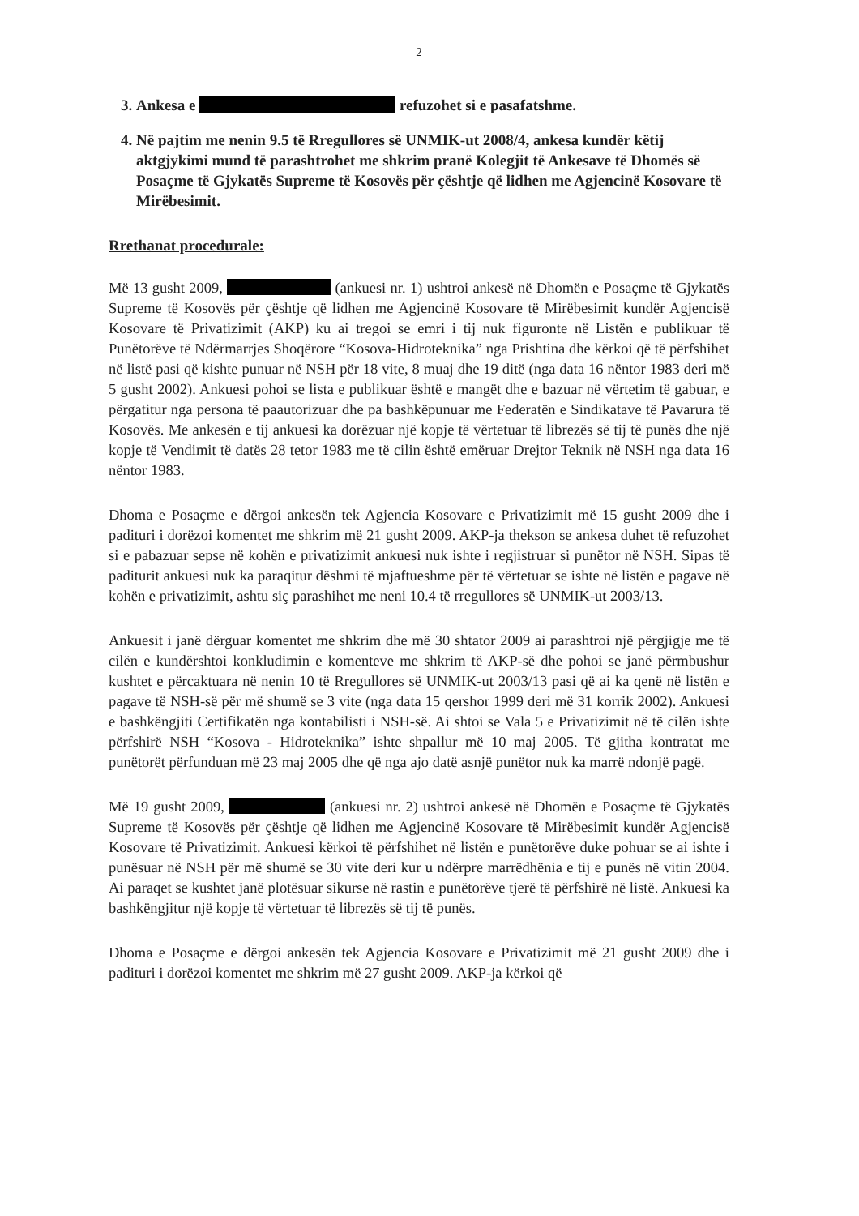2
3. Ankesa e refuzohet si e pasafatshme.
4. Në pajtim me nenin 9.5 të Rregullores së UNMIK-ut 2008/4, ankesa kundër këtij aktgjykimi mund të parashtrohet me shkrim pranë Kolegjit të Ankesave të Dhomës së Posaçme të Gjykatës Supreme të Kosovës për çështje që lidhen me Agjencinë Kosovare të Mirëbesimit.
Rrethanat procedurale:
Më 13 gusht 2009, (ankuesi nr. 1) ushtroi ankesë në Dhomën e Posaçme të Gjykatës Supreme të Kosovës për çështje që lidhen me Agjencinë Kosovare të Mirëbesimit kundër Agjencisë Kosovare të Privatizimit (AKP) ku ai tregoi se emri i tij nuk figuronte në Listën e publikuar të Punëtorëve të Ndërmarrjes Shoqërore “Kosova-Hidroteknika” nga Prishtina dhe kërkoi që të përfshihet në listë pasi që kishte punuar në NSH për 18 vite, 8 muaj dhe 19 ditë (nga data 16 nëntor 1983 deri më 5 gusht 2002). Ankuesi pohoi se lista e publikuar është e mangët dhe e bazuar në vërtetim të gabuar, e përgatitur nga persona të paautorizuar dhe pa bashkëpunuar me Federatën e Sindikatave të Pavarura të Kosovës. Me ankesën e tij ankuesi ka dorëzuar një kopje të vërtetuar të librezës së tij të punës dhe një kopje të Vendimit të datës 28 tetor 1983 me të cilin është emëruar Drejtor Teknik në NSH nga data 16 nëntor 1983.
Dhoma e Posaçme e dërgoi ankesën tek Agjencia Kosovare e Privatizimit më 15 gusht 2009 dhe i padituri i dorëzoi komentet me shkrim më 21 gusht 2009. AKP-ja thekson se ankesa duhet të refuzohet si e pabazuar sepse në kohën e privatizimit ankuesi nuk ishte i regjistruar si punëtor në NSH. Sipas të paditurit ankuesi nuk ka paraqitur dëshmi të mjaftueshme për të vërtetuar se ishte në listën e pagave në kohën e privatizimit, ashtu siç parashihet me neni 10.4 të rregullores së UNMIK-ut 2003/13.
Ankuesit i janë dërguar komentet me shkrim dhe më 30 shtator 2009 ai parashtroi një përgjigje me të cilën e kundërshtoi konkludimin e komenteve me shkrim të AKP-së dhe pohoi se janë përmbushur kushtet e përcaktuara në nenin 10 të Rregullores së UNMIK-ut 2003/13 pasi që ai ka qenë në listën e pagave të NSH-së për më shumë se 3 vite (nga data 15 qershor 1999 deri më 31 korrik 2002). Ankuesi e bashkëngjiti Certifikatën nga kontabilisti i NSH-së. Ai shtoi se Vala 5 e Privatizimit në të cilën ishte përfshirë NSH “Kosova - Hidroteknika” ishte shpallur më 10 maj 2005. Të gjitha kontratat me punëtorët përfunduan më 23 maj 2005 dhe që nga ajo datë asnjë punëtor nuk ka marrë ndonjë pagë.
Më 19 gusht 2009, (ankuesi nr. 2) ushtroi ankesë në Dhomën e Posaçme të Gjykatës Supreme të Kosovës për çështje që lidhen me Agjencinë Kosovare të Mirëbesimit kundër Agjencisë Kosovare të Privatizimit. Ankuesi kërkoi të përfshihet në listën e punëtorëve duke pohuar se ai ishte i punësuar në NSH për më shumë se 30 vite deri kur u ndërpre marrëdhënia e tij e punës në vitin 2004. Ai paraqet se kushtet janë plotësuar sikurse në rastin e punëtorëve tjerë të përfshirë në listë. Ankuesi ka bashkëngjitur një kopje të vërtetuar të librezës së tij të punës.
Dhoma e Posaçme e dërgoi ankesën tek Agjencia Kosovare e Privatizimit më 21 gusht 2009 dhe i padituri i dorëzoi komentet me shkrim më 27 gusht 2009. AKP-ja kërkoi që